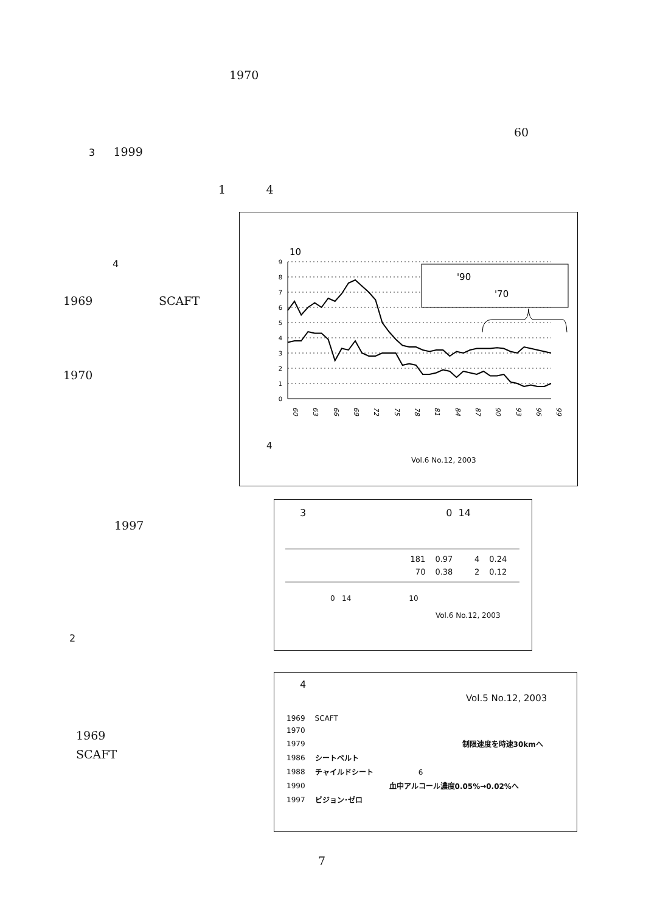1970
60
3 1999
1 4
4
1969 SCAFT
1970
1997
2
1969
SCAFT
10
0
1
2
3
4
5
6
7
8
9
60
63
66
69
72
75
78
81
84
87
90
93
96
99
'90
'70
4
Vol.6 No.12, 2003
3 0 14
| | 181 | 0.97 | 4 | 0.24 |
| | 70 | 0.38 | 2 | 0.12 |
0 14 10
Vol.6 No.12, 2003
4
Vol.5 No.12, 2003
| 1969 | SCAFT |
| 1970 | |
| 1979 | 制限速度を時速30kmへ |
| 1986 | シートベルト |
| 1988 | チャイルドシート 6 |
| 1990 | 血中アルコール濃度0.05%→0.02%へ |
| 1997 | ビジョン･ゼロ |
7